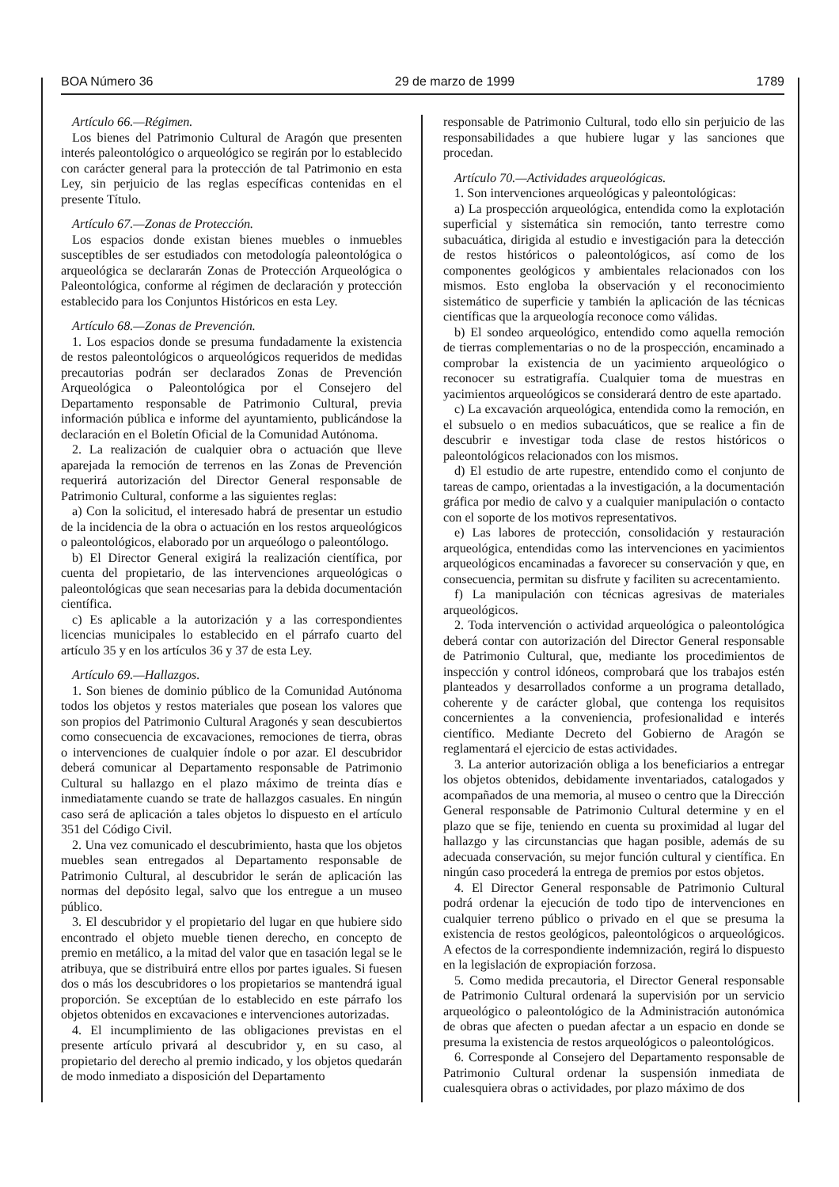BOA Número 36 29 de marzo de 1999 1789
Artículo 66.—Régimen.
Los bienes del Patrimonio Cultural de Aragón que presenten interés paleontológico o arqueológico se regirán por lo establecido con carácter general para la protección de tal Patrimonio en esta Ley, sin perjuicio de las reglas específicas contenidas en el presente Título.
Artículo 67.—Zonas de Protección.
Los espacios donde existan bienes muebles o inmuebles susceptibles de ser estudiados con metodología paleontológica o arqueológica se declararán Zonas de Protección Arqueológica o Paleontológica, conforme al régimen de declaración y protección establecido para los Conjuntos Históricos en esta Ley.
Artículo 68.—Zonas de Prevención.
1. Los espacios donde se presuma fundadamente la existencia de restos paleontológicos o arqueológicos requeridos de medidas precautorias podrán ser declarados Zonas de Prevención Arqueológica o Paleontológica por el Consejero del Departamento responsable de Patrimonio Cultural, previa información pública e informe del ayuntamiento, publicándose la declaración en el Boletín Oficial de la Comunidad Autónoma.
2. La realización de cualquier obra o actuación que lleve aparejada la remoción de terrenos en las Zonas de Prevención requerirá autorización del Director General responsable de Patrimonio Cultural, conforme a las siguientes reglas:
a) Con la solicitud, el interesado habrá de presentar un estudio de la incidencia de la obra o actuación en los restos arqueológicos o paleontológicos, elaborado por un arqueólogo o paleontólogo.
b) El Director General exigirá la realización científica, por cuenta del propietario, de las intervenciones arqueológicas o paleontológicas que sean necesarias para la debida documentación científica.
c) Es aplicable a la autorización y a las correspondientes licencias municipales lo establecido en el párrafo cuarto del artículo 35 y en los artículos 36 y 37 de esta Ley.
Artículo 69.—Hallazgos.
1. Son bienes de dominio público de la Comunidad Autónoma todos los objetos y restos materiales que posean los valores que son propios del Patrimonio Cultural Aragonés y sean descubiertos como consecuencia de excavaciones, remociones de tierra, obras o intervenciones de cualquier índole o por azar. El descubridor deberá comunicar al Departamento responsable de Patrimonio Cultural su hallazgo en el plazo máximo de treinta días e inmediatamente cuando se trate de hallazgos casuales. En ningún caso será de aplicación a tales objetos lo dispuesto en el artículo 351 del Código Civil.
2. Una vez comunicado el descubrimiento, hasta que los objetos muebles sean entregados al Departamento responsable de Patrimonio Cultural, al descubridor le serán de aplicación las normas del depósito legal, salvo que los entregue a un museo público.
3. El descubridor y el propietario del lugar en que hubiere sido encontrado el objeto mueble tienen derecho, en concepto de premio en metálico, a la mitad del valor que en tasación legal se le atribuya, que se distribuirá entre ellos por partes iguales. Si fuesen dos o más los descubridores o los propietarios se mantendrá igual proporción. Se exceptúan de lo establecido en este párrafo los objetos obtenidos en excavaciones e intervenciones autorizadas.
4. El incumplimiento de las obligaciones previstas en el presente artículo privará al descubridor y, en su caso, al propietario del derecho al premio indicado, y los objetos quedarán de modo inmediato a disposición del Departamento
responsable de Patrimonio Cultural, todo ello sin perjuicio de las responsabilidades a que hubiere lugar y las sanciones que procedan.
Artículo 70.—Actividades arqueológicas.
1. Son intervenciones arqueológicas y paleontológicas:
a) La prospección arqueológica, entendida como la explotación superficial y sistemática sin remoción, tanto terrestre como subacuática, dirigida al estudio e investigación para la detección de restos históricos o paleontológicos, así como de los componentes geológicos y ambientales relacionados con los mismos. Esto engloba la observación y el reconocimiento sistemático de superficie y también la aplicación de las técnicas científicas que la arqueología reconoce como válidas.
b) El sondeo arqueológico, entendido como aquella remoción de tierras complementarias o no de la prospección, encaminado a comprobar la existencia de un yacimiento arqueológico o reconocer su estratigrafía. Cualquier toma de muestras en yacimientos arqueológicos se considerará dentro de este apartado.
c) La excavación arqueológica, entendida como la remoción, en el subsuelo o en medios subacuáticos, que se realice a fin de descubrir e investigar toda clase de restos históricos o paleontológicos relacionados con los mismos.
d) El estudio de arte rupestre, entendido como el conjunto de tareas de campo, orientadas a la investigación, a la documentación gráfica por medio de calvo y a cualquier manipulación o contacto con el soporte de los motivos representativos.
e) Las labores de protección, consolidación y restauración arqueológica, entendidas como las intervenciones en yacimientos arqueológicos encaminadas a favorecer su conservación y que, en consecuencia, permitan su disfrute y faciliten su acrecentamiento.
f) La manipulación con técnicas agresivas de materiales arqueológicos.
2. Toda intervención o actividad arqueológica o paleontológica deberá contar con autorización del Director General responsable de Patrimonio Cultural, que, mediante los procedimientos de inspección y control idóneos, comprobará que los trabajos estén planteados y desarrollados conforme a un programa detallado, coherente y de carácter global, que contenga los requisitos concernientes a la conveniencia, profesionalidad e interés científico. Mediante Decreto del Gobierno de Aragón se reglamentará el ejercicio de estas actividades.
3. La anterior autorización obliga a los beneficiarios a entregar los objetos obtenidos, debidamente inventariados, catalogados y acompañados de una memoria, al museo o centro que la Dirección General responsable de Patrimonio Cultural determine y en el plazo que se fije, teniendo en cuenta su proximidad al lugar del hallazgo y las circunstancias que hagan posible, además de su adecuada conservación, su mejor función cultural y científica. En ningún caso procederá la entrega de premios por estos objetos.
4. El Director General responsable de Patrimonio Cultural podrá ordenar la ejecución de todo tipo de intervenciones en cualquier terreno público o privado en el que se presuma la existencia de restos geológicos, paleontológicos o arqueológicos. A efectos de la correspondiente indemnización, regirá lo dispuesto en la legislación de expropiación forzosa.
5. Como medida precautoria, el Director General responsable de Patrimonio Cultural ordenará la supervisión por un servicio arqueológico o paleontológico de la Administración autonómica de obras que afecten o puedan afectar a un espacio en donde se presuma la existencia de restos arqueológicos o paleontológicos.
6. Corresponde al Consejero del Departamento responsable de Patrimonio Cultural ordenar la suspensión inmediata de cualesquiera obras o actividades, por plazo máximo de dos